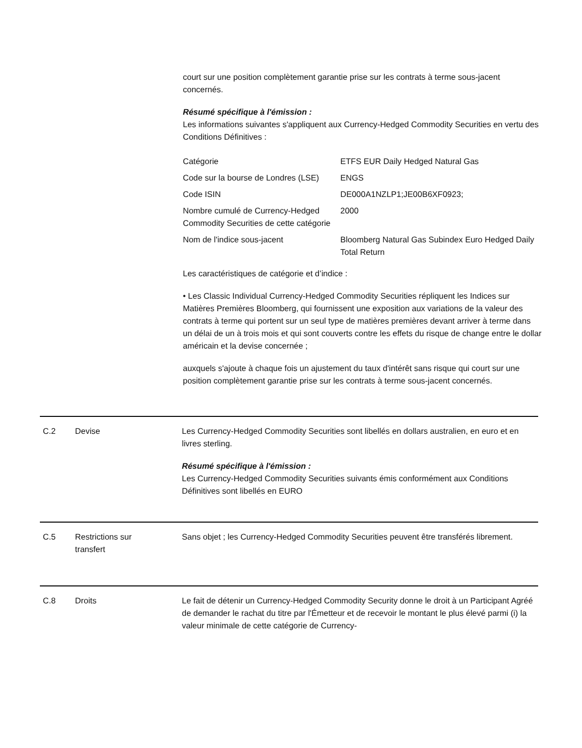court sur une position complètement garantie prise sur les contrats à terme sous-jacent concernés.
Résumé spécifique à l'émission :
Les informations suivantes s'appliquent aux Currency-Hedged Commodity Securities en vertu des Conditions Définitives :
| Catégorie | ETFS EUR Daily Hedged Natural Gas |
| Code sur la bourse de Londres (LSE) | ENGS |
| Code ISIN | DE000A1NZLP1;JE00B6XF0923; |
| Nombre cumulé de Currency-Hedged Commodity Securities de cette catégorie | 2000 |
| Nom de l'indice sous-jacent | Bloomberg Natural Gas Subindex Euro Hedged Daily Total Return |
Les caractéristiques de catégorie et d’indice :
• Les Classic Individual Currency-Hedged Commodity Securities répliquent les Indices sur Matières Premières Bloomberg, qui fournissent une exposition aux variations de la valeur des contrats à terme qui portent sur un seul type de matières premières devant arriver à terme dans un délai de un à trois mois et qui sont couverts contre les effets du risque de change entre le dollar américain et la devise concernée ;
auxquels s'ajoute à chaque fois un ajustement du taux d'intérêt sans risque qui court sur une position complètement garantie prise sur les contrats à terme sous-jacent concernés.
C.2 Devise Les Currency-Hedged Commodity Securities sont libellés en dollars australien, en euro et en livres sterling.
Résumé spécifique à l'émission :
Les Currency-Hedged Commodity Securities suivants émis conformément aux Conditions Définitives sont libellés en EURO
C.5 Restrictions sur
transfert
Sans objet ; les Currency-Hedged Commodity Securities peuvent être transférés librement.
C.8 Droits Le fait de détenir un Currency-Hedged Commodity Security donne le droit à un Participant Agréé de demander le rachat du titre par l'Émetteur et de recevoir le montant le plus élevé parmi (i) la valeur minimale de cette catégorie de Currency-